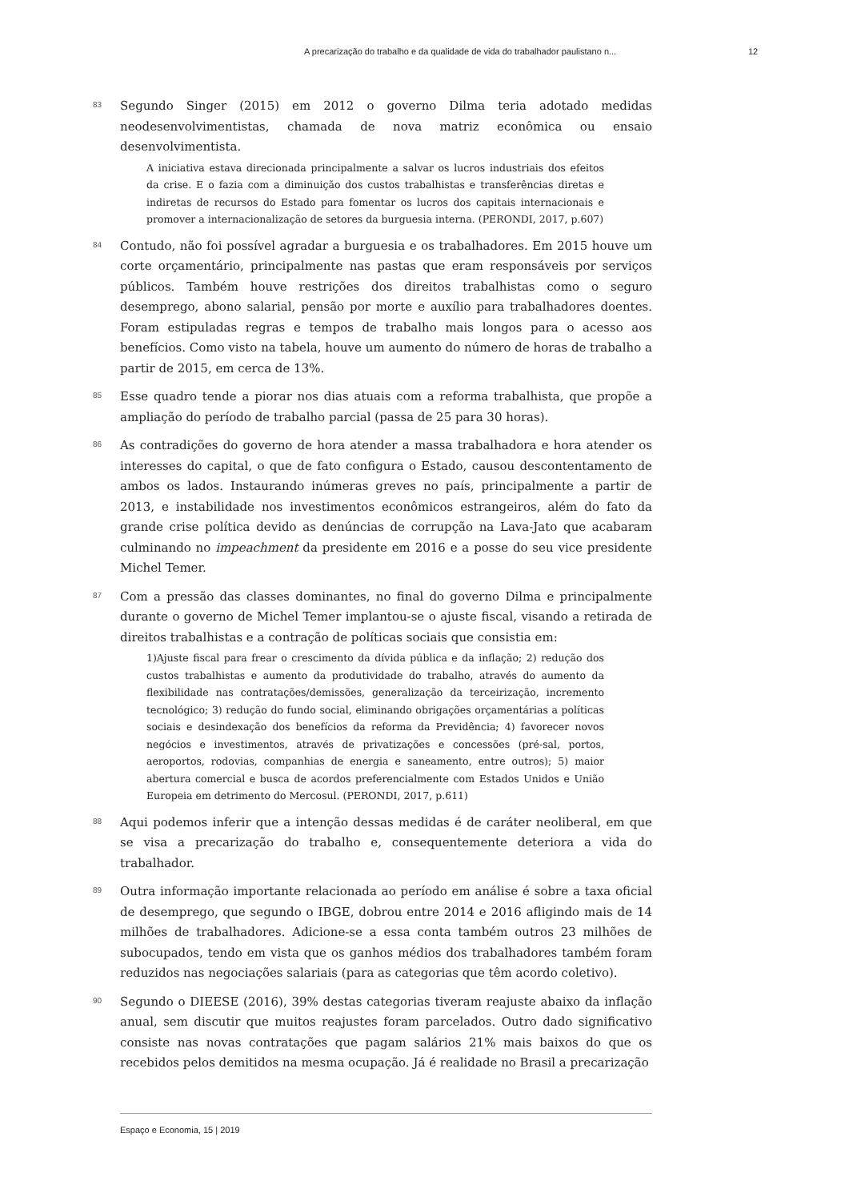A precarização do trabalho e da qualidade de vida do trabalhador paulistano n... 12
83
Segundo Singer (2015) em 2012 o governo Dilma teria adotado medidas neodesenvolvimentistas, chamada de nova matriz econômica ou ensaio desenvolvimentista.
A iniciativa estava direcionada principalmente a salvar os lucros industriais dos efeitos da crise. E o fazia com a diminuição dos custos trabalhistas e transferências diretas e indiretas de recursos do Estado para fomentar os lucros dos capitais internacionais e promover a internacionalização de setores da burguesia interna. (PERONDI, 2017, p.607)
84
Contudo, não foi possível agradar a burguesia e os trabalhadores. Em 2015 houve um corte orçamentário, principalmente nas pastas que eram responsáveis por serviços públicos. Também houve restrições dos direitos trabalhistas como o seguro desemprego, abono salarial, pensão por morte e auxílio para trabalhadores doentes. Foram estipuladas regras e tempos de trabalho mais longos para o acesso aos benefícios. Como visto na tabela, houve um aumento do número de horas de trabalho a partir de 2015, em cerca de 13%.
85
Esse quadro tende a piorar nos dias atuais com a reforma trabalhista, que propõe a ampliação do período de trabalho parcial (passa de 25 para 30 horas).
86
As contradições do governo de hora atender a massa trabalhadora e hora atender os interesses do capital, o que de fato configura o Estado, causou descontentamento de ambos os lados. Instaurando inúmeras greves no país, principalmente a partir de 2013, e instabilidade nos investimentos econômicos estrangeiros, além do fato da grande crise política devido as denúncias de corrupção na Lava-Jato que acabaram culminando no impeachment da presidente em 2016 e a posse do seu vice presidente Michel Temer.
87
Com a pressão das classes dominantes, no final do governo Dilma e principalmente durante o governo de Michel Temer implantou-se o ajuste fiscal, visando a retirada de direitos trabalhistas e a contração de políticas sociais que consistia em:
1)Ajuste fiscal para frear o crescimento da dívida pública e da inflação; 2) redução dos custos trabalhistas e aumento da produtividade do trabalho, através do aumento da flexibilidade nas contratações/demissões, generalização da terceirização, incremento tecnológico; 3) redução do fundo social, eliminando obrigações orçamentárias a políticas sociais e desindexação dos benefícios da reforma da Previdência; 4) favorecer novos negócios e investimentos, através de privatizações e concessões (pré-sal, portos, aeroportos, rodovias, companhias de energia e saneamento, entre outros); 5) maior abertura comercial e busca de acordos preferencialmente com Estados Unidos e União Europeia em detrimento do Mercosul. (PERONDI, 2017, p.611)
88
Aqui podemos inferir que a intenção dessas medidas é de caráter neoliberal, em que se visa a precarização do trabalho e, consequentemente deteriora a vida do trabalhador.
89
Outra informação importante relacionada ao período em análise é sobre a taxa oficial de desemprego, que segundo o IBGE, dobrou entre 2014 e 2016 afligindo mais de 14 milhões de trabalhadores. Adicione-se a essa conta também outros 23 milhões de subocupados, tendo em vista que os ganhos médios dos trabalhadores também foram reduzidos nas negociações salariais (para as categorias que têm acordo coletivo).
90
Segundo o DIEESE (2016), 39% destas categorias tiveram reajuste abaixo da inflação anual, sem discutir que muitos reajustes foram parcelados. Outro dado significativo consiste nas novas contratações que pagam salários 21% mais baixos do que os recebidos pelos demitidos na mesma ocupação. Já é realidade no Brasil a precarização
Espaço e Economia, 15 | 2019